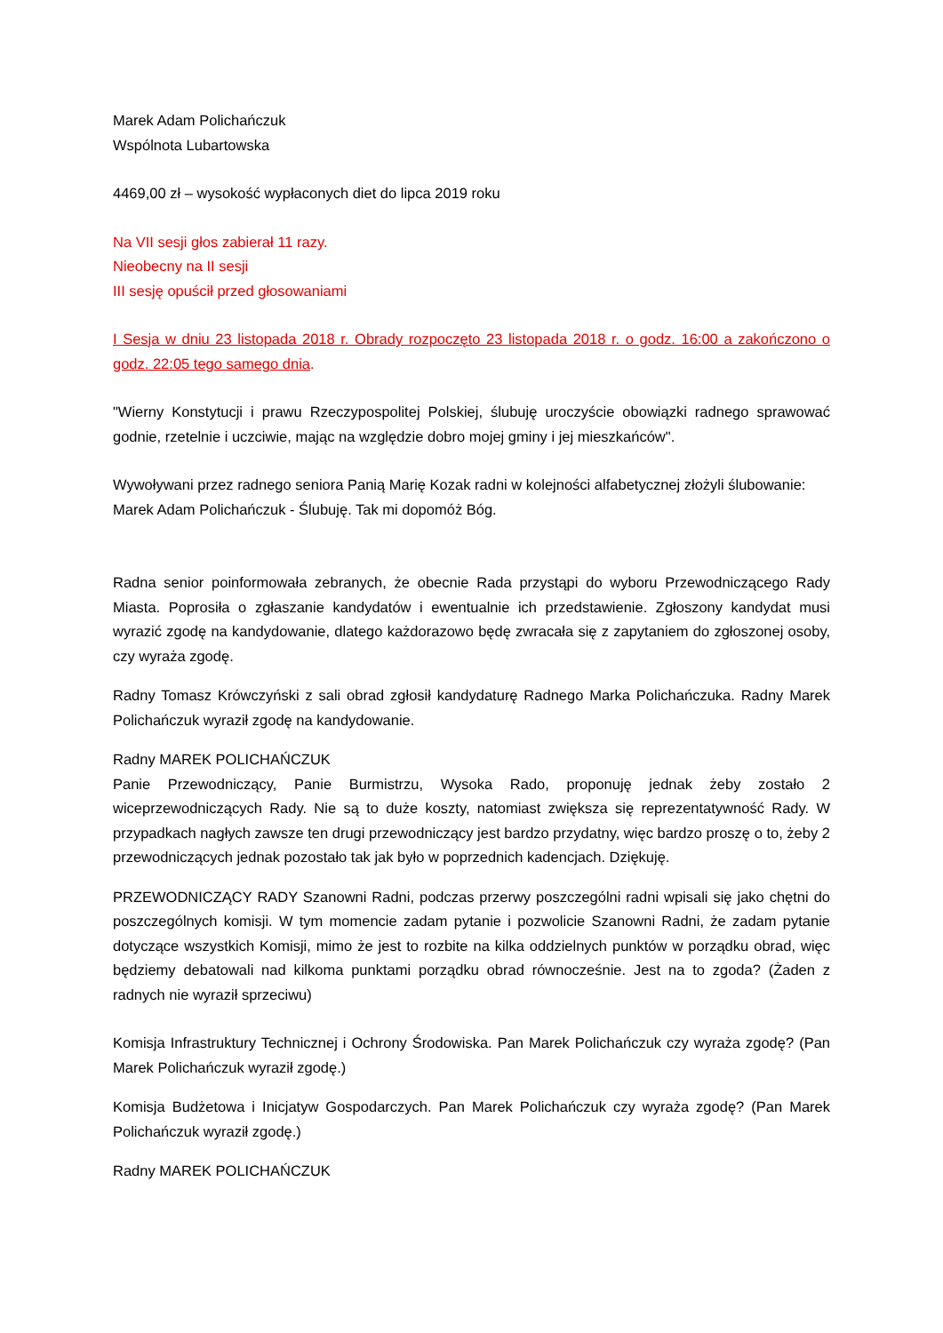Marek Adam Polichańczuk
Wspólnota Lubartowska
4469,00 zł – wysokość wypłaconych diet do lipca 2019 roku
Na VII sesji głos zabierał 11 razy.
Nieobecny na II sesji
III sesję opuścił przed głosowaniami
I Sesja w dniu 23 listopada 2018 r. Obrady rozpoczęto 23 listopada 2018 r. o godz. 16:00 a zakończono o godz. 22:05 tego samego dnia.
"Wierny Konstytucji i prawu Rzeczypospolitej Polskiej, ślubuję uroczyście obowiązki radnego sprawować godnie, rzetelnie i uczciwie, mając na względzie dobro mojej gminy i jej mieszkańców".
Wywoływani przez radnego seniora Panią Marię Kozak radni w kolejności alfabetycznej złożyli ślubowanie:
Marek Adam Polichańczuk - Ślubuję. Tak mi dopomóż Bóg.
Radna senior poinformowała zebranych, że obecnie Rada przystąpi do wyboru Przewodniczącego Rady Miasta. Poprosiła o zgłaszanie kandydatów i ewentualnie ich przedstawienie. Zgłoszony kandydat musi wyrazić zgodę na kandydowanie, dlatego każdorazowo będę zwracała się z zapytaniem do zgłoszonej osoby, czy wyraża zgodę.
Radny Tomasz Krówczyński z sali obrad zgłosił kandydaturę Radnego Marka Polichańczuka. Radny Marek Polichańczuk wyraził zgodę na kandydowanie.
Radny MAREK POLICHAŃCZUK
Panie Przewodniczący, Panie Burmistrzu, Wysoka Rado, proponuję jednak żeby zostało 2 wiceprzewodniczących Rady. Nie są to duże koszty, natomiast zwiększa się reprezentatywność Rady. W przypadkach nagłych zawsze ten drugi przewodniczący jest bardzo przydatny, więc bardzo proszę o to, żeby 2 przewodniczących jednak pozostało tak jak było w poprzednich kadencjach. Dziękuję.
PRZEWODNICZĄCY RADY Szanowni Radni, podczas przerwy poszczególni radni wpisali się jako chętni do poszczególnych komisji. W tym momencie zadam pytanie i pozwolicie Szanowni Radni, że zadam pytanie dotyczące wszystkich Komisji, mimo że jest to rozbite na kilka oddzielnych punktów w porządku obrad, więc będziemy debatowali nad kilkoma punktami porządku obrad równocześnie. Jest na to zgoda? (Żaden z radnych nie wyraził sprzeciwu)
Komisja Infrastruktury Technicznej i Ochrony Środowiska. Pan Marek Polichańczuk czy wyraża zgodę? (Pan Marek Polichańczuk wyraził zgodę.)
Komisja Budżetowa i Inicjatyw Gospodarczych. Pan Marek Polichańczuk czy wyraża zgodę? (Pan Marek Polichańczuk wyraził zgodę.)
Radny MAREK POLICHAŃCZUK